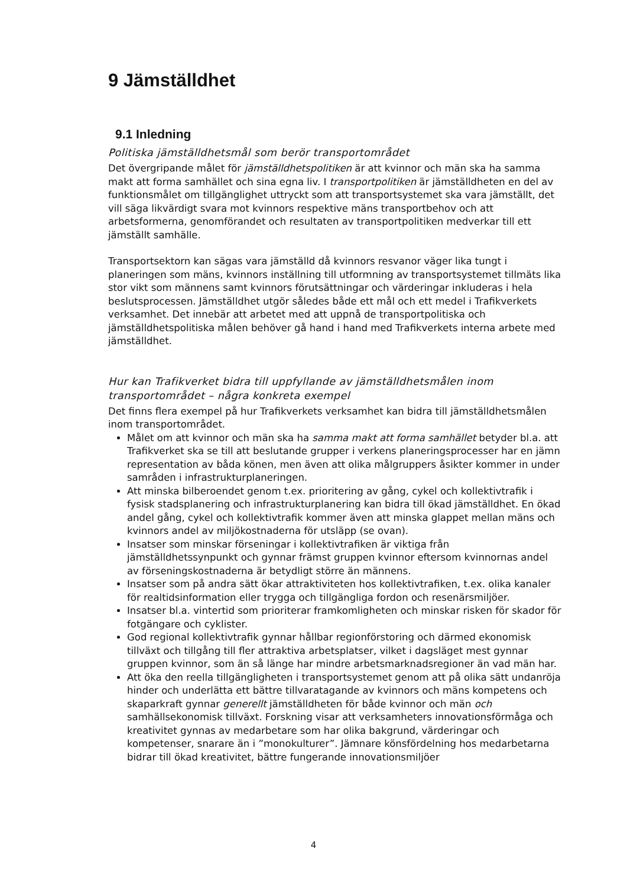9 Jämställdhet
9.1 Inledning
Politiska jämställdhetsmål som berör transportområdet
Det övergripande målet för jämställdhetspolitiken är att kvinnor och män ska ha samma makt att forma samhället och sina egna liv. I transportpolitiken är jämställdheten en del av funktionsmålet om tillgänglighet uttryckt som att transportsystemet ska vara jämställt, det vill säga likvärdigt svara mot kvinnors respektive mäns transportbehov och att arbetsformerna, genomförandet och resultaten av transportpolitiken medverkar till ett jämställt samhälle.
Transportsektorn kan sägas vara jämställd då kvinnors resvanor väger lika tungt i planeringen som mäns, kvinnors inställning till utformning av transportsystemet tillmäts lika stor vikt som männens samt kvinnors förutsättningar och värderingar inkluderas i hela beslutsprocessen. Jämställdhet utgör således både ett mål och ett medel i Trafikverkets verksamhet. Det innebär att arbetet med att uppnå de transportpolitiska och jämställdhetspolitiska målen behöver gå hand i hand med Trafikverkets interna arbete med jämställdhet.
Hur kan Trafikverket bidra till uppfyllande av jämställdhetsmålen inom transportområdet – några konkreta exempel
Det finns flera exempel på hur Trafikverkets verksamhet kan bidra till jämställdhetsmålen inom transportområdet.
Målet om att kvinnor och män ska ha samma makt att forma samhället betyder bl.a. att Trafikverket ska se till att beslutande grupper i verkens planeringsprocesser har en jämn representation av båda könen, men även att olika målgruppers åsikter kommer in under samråden i infrastrukturplaneringen.
Att minska bilberoendet genom t.ex. prioritering av gång, cykel och kollektivtrafik i fysisk stadsplanering och infrastrukturplanering kan bidra till ökad jämställdhet. En ökad andel gång, cykel och kollektivtrafik kommer även att minska glappet mellan mäns och kvinnors andel av miljökostnaderna för utsläpp (se ovan).
Insatser som minskar förseningar i kollektivtrafiken är viktiga från jämställdhetssynpunkt och gynnar främst gruppen kvinnor eftersom kvinnornas andel av förseningskostnaderna är betydligt större än männens.
Insatser som på andra sätt ökar attraktiviteten hos kollektivtrafiken, t.ex. olika kanaler för realtidsinformation eller trygga och tillgängliga fordon och resenärsmiljöer.
Insatser bl.a. vintertid som prioriterar framkomligheten och minskar risken för skador för fotgängare och cyklister.
God regional kollektivtrafik gynnar hållbar regionförstoring och därmed ekonomisk tillväxt och tillgång till fler attraktiva arbetsplatser, vilket i dagsläget mest gynnar gruppen kvinnor, som än så länge har mindre arbetsmarknadsregioner än vad män har.
Att öka den reella tillgängligheten i transportsystemet genom att på olika sätt undanröja hinder och underlätta ett bättre tillvaratagande av kvinnors och mäns kompetens och skaparkraft gynnar generellt jämställdheten för både kvinnor och män och samhällsekonomisk tillväxt. Forskning visar att verksamheters innovationsförmåga och kreativitet gynnas av medarbetare som har olika bakgrund, värderingar och kompetenser, snarare än i ”monokulturer”. Jämnare könsfördelning hos medarbetarna bidrar till ökad kreativitet, bättre fungerande innovationsmiljöer
4